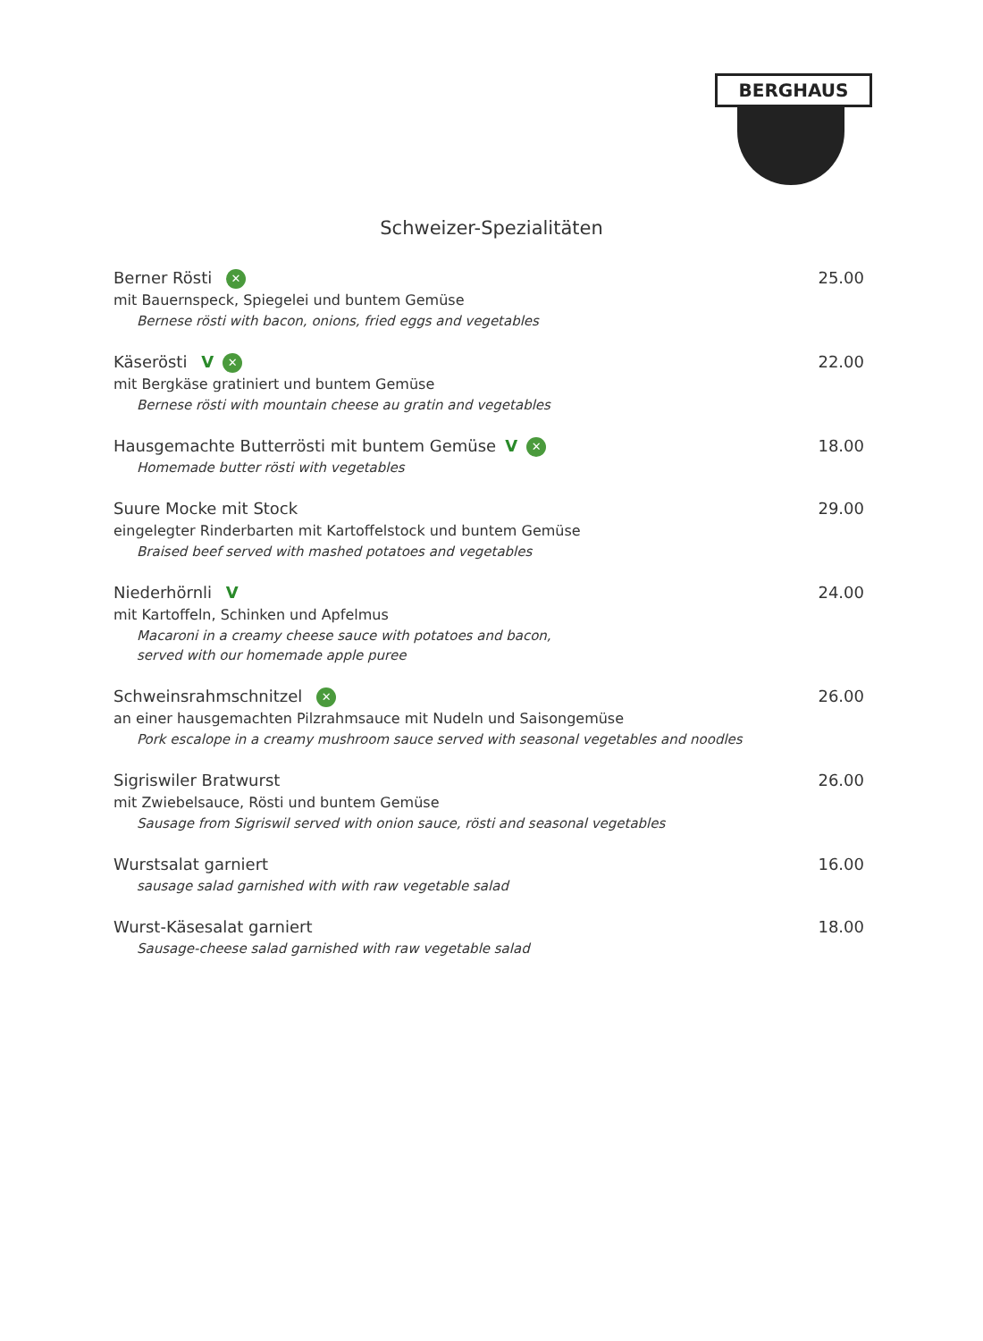BERGHAUS
Schweizer-Spezialitäten
Berner Rösti ✕ 25.00
mit Bauernspeck, Spiegelei und buntem Gemüse
Bernese rösti with bacon, onions, fried eggs and vegetables
Käserösti V ✕ 22.00
mit Bergkäse gratiniert und buntem Gemüse
Bernese rösti with mountain cheese au gratin and vegetables
Hausgemachte Butterrösti mit buntem Gemüse V ✕ 18.00
Homemade butter rösti with vegetables
Suure Mocke mit Stock 29.00
eingelegter Rinderbarten mit Kartoffelstock und buntem Gemüse
Braised beef served with mashed potatoes and vegetables
Niederhörnli V 24.00
mit Kartoffeln, Schinken und Apfelmus
Macaroni in a creamy cheese sauce with potatoes and bacon,
served with our homemade apple puree
Schweinsrahmschnitzel ✕ 26.00
an einer hausgemachten Pilzrahmsauce mit Nudeln und Saisongemüse
Pork escalope in a creamy mushroom sauce served with seasonal vegetables and noodles
Sigriswiler Bratwurst 26.00
mit Zwiebelsauce, Rösti und buntem Gemüse
Sausage from Sigriswil served with onion sauce, rösti and seasonal vegetables
Wurstsalat garniert 16.00
sausage salad garnished with with raw vegetable salad
Wurst-Käsesalat garniert 18.00
Sausage-cheese salad garnished with raw vegetable salad